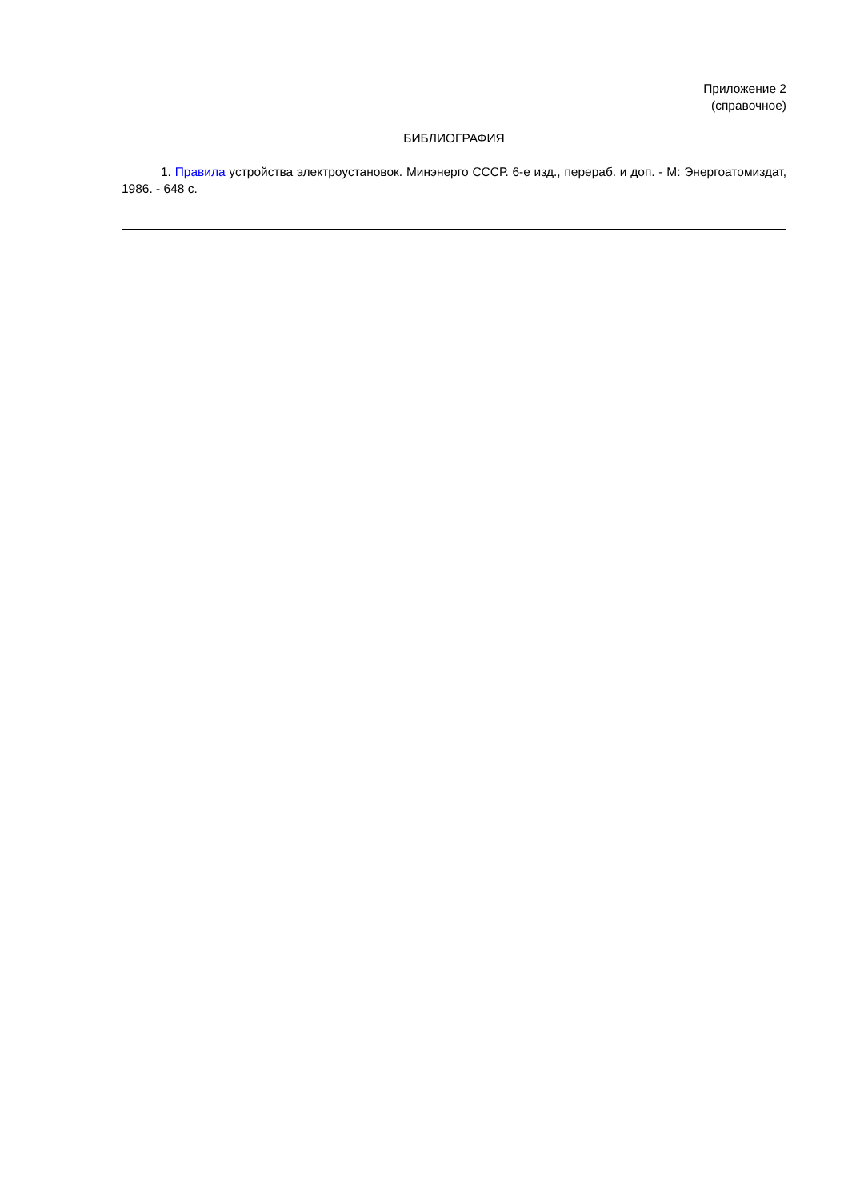Приложение 2
(справочное)
БИБЛИОГРАФИЯ
1. Правила устройства электроустановок. Минэнерго СССР. 6-е изд., перераб. и доп. - М: Энергоатомиздат, 1986. - 648 с.